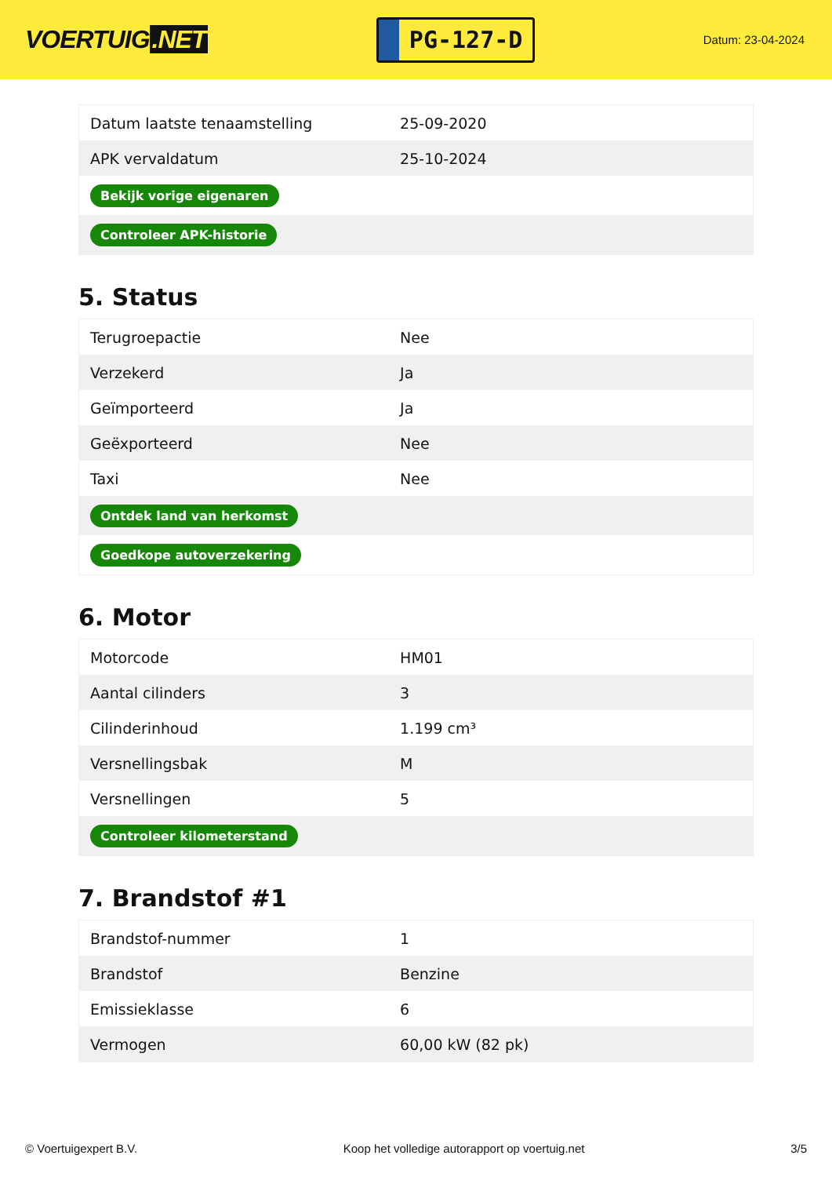VOERTUIG.NET
PG-127-D
Datum: 23-04-2024
| Datum laatste tenaamstelling | 25-09-2020 |
| APK vervaldatum | 25-10-2024 |
| Bekijk vorige eigenaren | |
| Controleer APK-historie | |
5. Status
| Terugroepactie | Nee |
| Verzekerd | Ja |
| Geïmporteerd | Ja |
| Geëxporteerd | Nee |
| Taxi | Nee |
| Ontdek land van herkomst | |
| Goedkope autoverzekering | |
6. Motor
| Motorcode | HM01 |
| Aantal cilinders | 3 |
| Cilinderinhoud | 1.199 cm³ |
| Versnellingsbak | M |
| Versnellingen | 5 |
| Controleer kilometerstand | |
7. Brandstof #1
| Brandstof-nummer | 1 |
| Brandstof | Benzine |
| Emissieklasse | 6 |
| Vermogen | 60,00 kW (82 pk) |
© Voertuigexpert B.V. Koop het volledige autorapport op voertuig.net 3/5